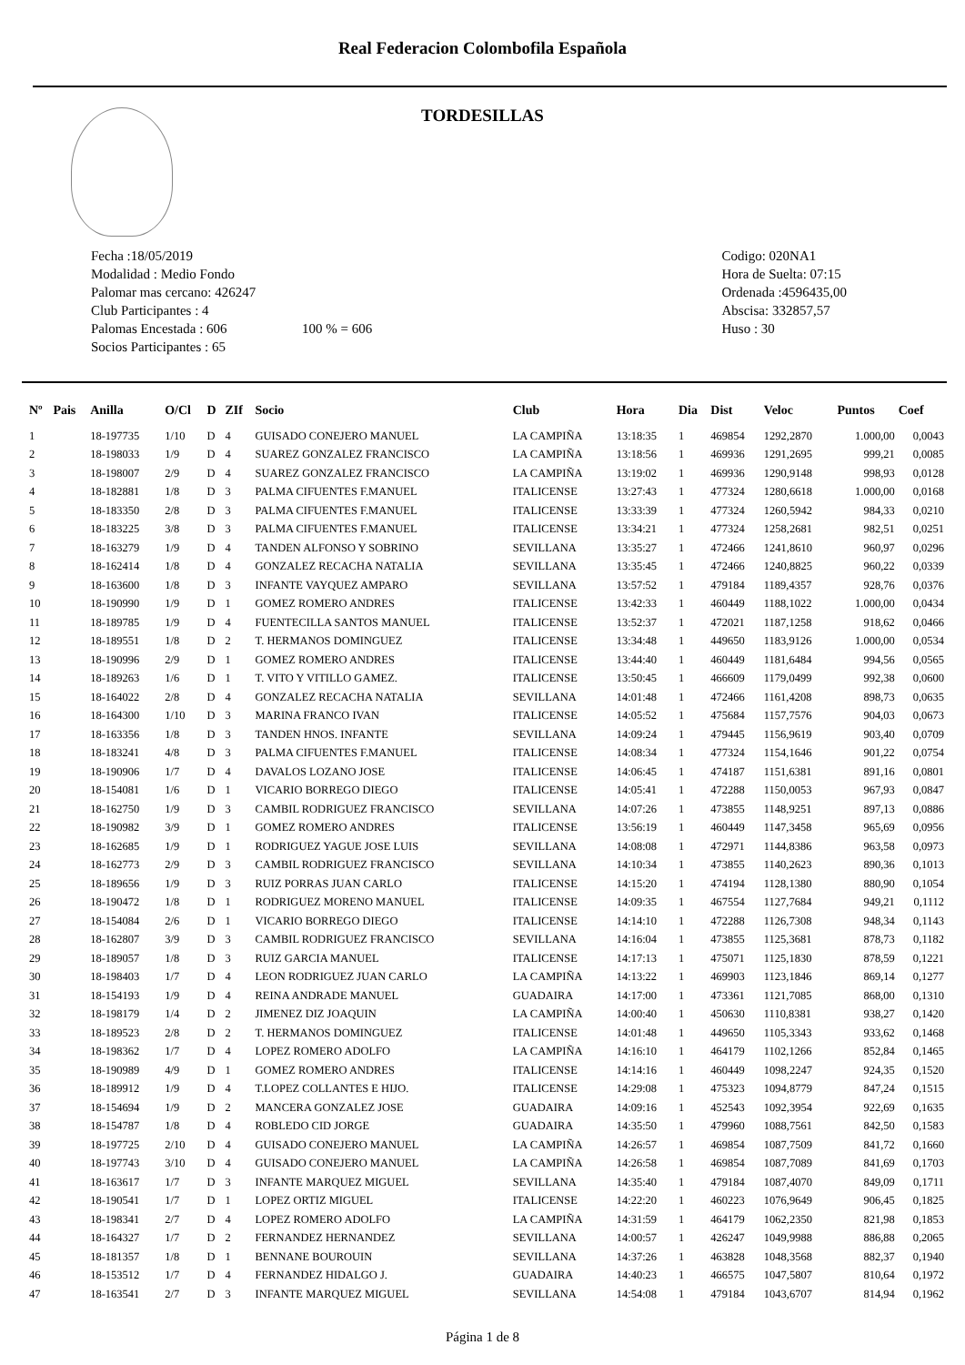Real Federacion Colombofila Española
TORDESILLAS
Fecha :18/05/2019
Modalidad : Medio Fondo
Palomar mas cercano: 426247
Club Participantes : 4
Palomas Encestada : 606 100 % = 606
Socios Participantes : 65
Codigo: 020NA1
Hora de Suelta: 07:15
Ordenada :4596435,00
Abscisa: 332857,57
Huso : 30
| Nº | Pais | Anilla | O/Cl | D | ZIf | Socio | Club | Hora | Dia | Dist | Veloc | Puntos | Coef |
| --- | --- | --- | --- | --- | --- | --- | --- | --- | --- | --- | --- | --- | --- |
| 1 | | 18-197735 | 1/10 | D | 4 | GUISADO CONEJERO MANUEL | LA CAMPIÑA | 13:18:35 | 1 | 469854 | 1292,2870 | 1.000,00 | 0,0043 |
| 2 | | 18-198033 | 1/9 | D | 4 | SUAREZ GONZALEZ FRANCISCO | LA CAMPIÑA | 13:18:56 | 1 | 469936 | 1291,2695 | 999,21 | 0,0085 |
| 3 | | 18-198007 | 2/9 | D | 4 | SUAREZ GONZALEZ FRANCISCO | LA CAMPIÑA | 13:19:02 | 1 | 469936 | 1290,9148 | 998,93 | 0,0128 |
| 4 | | 18-182881 | 1/8 | D | 3 | PALMA CIFUENTES F.MANUEL | ITALICENSE | 13:27:43 | 1 | 477324 | 1280,6618 | 1.000,00 | 0,0168 |
| 5 | | 18-183350 | 2/8 | D | 3 | PALMA CIFUENTES F.MANUEL | ITALICENSE | 13:33:39 | 1 | 477324 | 1260,5942 | 984,33 | 0,0210 |
| 6 | | 18-183225 | 3/8 | D | 3 | PALMA CIFUENTES F.MANUEL | ITALICENSE | 13:34:21 | 1 | 477324 | 1258,2681 | 982,51 | 0,0251 |
| 7 | | 18-163279 | 1/9 | D | 4 | TANDEN ALFONSO Y SOBRINO | SEVILLANA | 13:35:27 | 1 | 472466 | 1241,8610 | 960,97 | 0,0296 |
| 8 | | 18-162414 | 1/8 | D | 4 | GONZALEZ RECACHA NATALIA | SEVILLANA | 13:35:45 | 1 | 472466 | 1240,8825 | 960,22 | 0,0339 |
| 9 | | 18-163600 | 1/8 | D | 3 | INFANTE VAYQUEZ AMPARO | SEVILLANA | 13:57:52 | 1 | 479184 | 1189,4357 | 928,76 | 0,0376 |
| 10 | | 18-190990 | 1/9 | D | 1 | GOMEZ ROMERO ANDRES | ITALICENSE | 13:42:33 | 1 | 460449 | 1188,1022 | 1.000,00 | 0,0434 |
| 11 | | 18-189785 | 1/9 | D | 4 | FUENTECILLA SANTOS MANUEL | ITALICENSE | 13:52:37 | 1 | 472021 | 1187,1258 | 918,62 | 0,0466 |
| 12 | | 18-189551 | 1/8 | D | 2 | T. HERMANOS DOMINGUEZ | ITALICENSE | 13:34:48 | 1 | 449650 | 1183,9126 | 1.000,00 | 0,0534 |
| 13 | | 18-190996 | 2/9 | D | 1 | GOMEZ ROMERO ANDRES | ITALICENSE | 13:44:40 | 1 | 460449 | 1181,6484 | 994,56 | 0,0565 |
| 14 | | 18-189263 | 1/6 | D | 1 | T. VITO Y VITILLO GAMEZ. | ITALICENSE | 13:50:45 | 1 | 466609 | 1179,0499 | 992,38 | 0,0600 |
| 15 | | 18-164022 | 2/8 | D | 4 | GONZALEZ RECACHA NATALIA | SEVILLANA | 14:01:48 | 1 | 472466 | 1161,4208 | 898,73 | 0,0635 |
| 16 | | 18-164300 | 1/10 | D | 3 | MARINA FRANCO IVAN | ITALICENSE | 14:05:52 | 1 | 475684 | 1157,7576 | 904,03 | 0,0673 |
| 17 | | 18-163356 | 1/8 | D | 3 | TANDEN HNOS. INFANTE | SEVILLANA | 14:09:24 | 1 | 479445 | 1156,9619 | 903,40 | 0,0709 |
| 18 | | 18-183241 | 4/8 | D | 3 | PALMA CIFUENTES F.MANUEL | ITALICENSE | 14:08:34 | 1 | 477324 | 1154,1646 | 901,22 | 0,0754 |
| 19 | | 18-190906 | 1/7 | D | 4 | DAVALOS LOZANO JOSE | ITALICENSE | 14:06:45 | 1 | 474187 | 1151,6381 | 891,16 | 0,0801 |
| 20 | | 18-154081 | 1/6 | D | 1 | VICARIO BORREGO DIEGO | ITALICENSE | 14:05:41 | 1 | 472288 | 1150,0053 | 967,93 | 0,0847 |
| 21 | | 18-162750 | 1/9 | D | 3 | CAMBIL RODRIGUEZ FRANCISCO | SEVILLANA | 14:07:26 | 1 | 473855 | 1148,9251 | 897,13 | 0,0886 |
| 22 | | 18-190982 | 3/9 | D | 1 | GOMEZ ROMERO ANDRES | ITALICENSE | 13:56:19 | 1 | 460449 | 1147,3458 | 965,69 | 0,0956 |
| 23 | | 18-162685 | 1/9 | D | 1 | RODRIGUEZ YAGUE JOSE LUIS | SEVILLANA | 14:08:08 | 1 | 472971 | 1144,8386 | 963,58 | 0,0973 |
| 24 | | 18-162773 | 2/9 | D | 3 | CAMBIL RODRIGUEZ FRANCISCO | SEVILLANA | 14:10:34 | 1 | 473855 | 1140,2623 | 890,36 | 0,1013 |
| 25 | | 18-189656 | 1/9 | D | 3 | RUIZ PORRAS JUAN CARLO | ITALICENSE | 14:15:20 | 1 | 474194 | 1128,1380 | 880,90 | 0,1054 |
| 26 | | 18-190472 | 1/8 | D | 1 | RODRIGUEZ MORENO MANUEL | ITALICENSE | 14:09:35 | 1 | 467554 | 1127,7684 | 949,21 | 0,1112 |
| 27 | | 18-154084 | 2/6 | D | 1 | VICARIO BORREGO DIEGO | ITALICENSE | 14:14:10 | 1 | 472288 | 1126,7308 | 948,34 | 0,1143 |
| 28 | | 18-162807 | 3/9 | D | 3 | CAMBIL RODRIGUEZ FRANCISCO | SEVILLANA | 14:16:04 | 1 | 473855 | 1125,3681 | 878,73 | 0,1182 |
| 29 | | 18-189057 | 1/8 | D | 3 | RUIZ GARCIA MANUEL | ITALICENSE | 14:17:13 | 1 | 475071 | 1125,1830 | 878,59 | 0,1221 |
| 30 | | 18-198403 | 1/7 | D | 4 | LEON RODRIGUEZ JUAN CARLO | LA CAMPIÑA | 14:13:22 | 1 | 469903 | 1123,1846 | 869,14 | 0,1277 |
| 31 | | 18-154193 | 1/9 | D | 4 | REINA ANDRADE MANUEL | GUADAIRA | 14:17:00 | 1 | 473361 | 1121,7085 | 868,00 | 0,1310 |
| 32 | | 18-198179 | 1/4 | D | 2 | JIMENEZ DIZ JOAQUIN | LA CAMPIÑA | 14:00:40 | 1 | 450630 | 1110,8381 | 938,27 | 0,1420 |
| 33 | | 18-189523 | 2/8 | D | 2 | T. HERMANOS DOMINGUEZ | ITALICENSE | 14:01:48 | 1 | 449650 | 1105,3343 | 933,62 | 0,1468 |
| 34 | | 18-198362 | 1/7 | D | 4 | LOPEZ ROMERO ADOLFO | LA CAMPIÑA | 14:16:10 | 1 | 464179 | 1102,1266 | 852,84 | 0,1465 |
| 35 | | 18-190989 | 4/9 | D | 1 | GOMEZ ROMERO ANDRES | ITALICENSE | 14:14:16 | 1 | 460449 | 1098,2247 | 924,35 | 0,1520 |
| 36 | | 18-189912 | 1/9 | D | 4 | T.LOPEZ COLLANTES E HIJO. | ITALICENSE | 14:29:08 | 1 | 475323 | 1094,8779 | 847,24 | 0,1515 |
| 37 | | 18-154694 | 1/9 | D | 2 | MANCERA GONZALEZ JOSE | GUADAIRA | 14:09:16 | 1 | 452543 | 1092,3954 | 922,69 | 0,1635 |
| 38 | | 18-154787 | 1/8 | D | 4 | ROBLEDO CID JORGE | GUADAIRA | 14:35:50 | 1 | 479960 | 1088,7561 | 842,50 | 0,1583 |
| 39 | | 18-197725 | 2/10 | D | 4 | GUISADO CONEJERO MANUEL | LA CAMPIÑA | 14:26:57 | 1 | 469854 | 1087,7509 | 841,72 | 0,1660 |
| 40 | | 18-197743 | 3/10 | D | 4 | GUISADO CONEJERO MANUEL | LA CAMPIÑA | 14:26:58 | 1 | 469854 | 1087,7089 | 841,69 | 0,1703 |
| 41 | | 18-163617 | 1/7 | D | 3 | INFANTE MARQUEZ MIGUEL | SEVILLANA | 14:35:40 | 1 | 479184 | 1087,4070 | 849,09 | 0,1711 |
| 42 | | 18-190541 | 1/7 | D | 1 | LOPEZ ORTIZ MIGUEL | ITALICENSE | 14:22:20 | 1 | 460223 | 1076,9649 | 906,45 | 0,1825 |
| 43 | | 18-198341 | 2/7 | D | 4 | LOPEZ ROMERO ADOLFO | LA CAMPIÑA | 14:31:59 | 1 | 464179 | 1062,2350 | 821,98 | 0,1853 |
| 44 | | 18-164327 | 1/7 | D | 2 | FERNANDEZ HERNANDEZ | SEVILLANA | 14:00:57 | 1 | 426247 | 1049,9988 | 886,88 | 0,2065 |
| 45 | | 18-181357 | 1/8 | D | 1 | BENNANE BOUROUIN | SEVILLANA | 14:37:26 | 1 | 463828 | 1048,3568 | 882,37 | 0,1940 |
| 46 | | 18-153512 | 1/7 | D | 4 | FERNANDEZ HIDALGO J. | GUADAIRA | 14:40:23 | 1 | 466575 | 1047,5807 | 810,64 | 0,1972 |
| 47 | | 18-163541 | 2/7 | D | 3 | INFANTE MARQUEZ MIGUEL | SEVILLANA | 14:54:08 | 1 | 479184 | 1043,6707 | 814,94 | 0,1962 |
Página 1 de 8